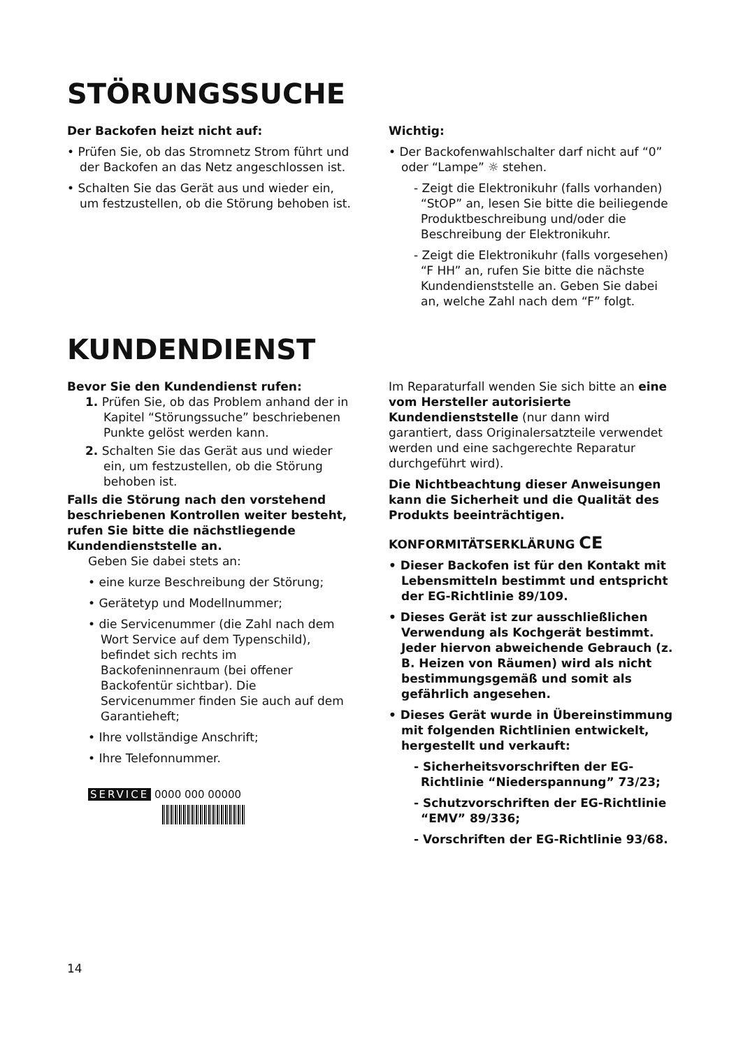STÖRUNGSSUCHE
Der Backofen heizt nicht auf:
• Prüfen Sie, ob das Stromnetz Strom führt und der Backofen an das Netz angeschlossen ist.
• Schalten Sie das Gerät aus und wieder ein, um festzustellen, ob die Störung behoben ist.
Wichtig:
• Der Backofenwahlschalter darf nicht auf “0” oder “Lampe” ☼ stehen.
- Zeigt die Elektronikuhr (falls vorhanden) “StOP” an, lesen Sie bitte die beiliegende Produktbeschreibung und/oder die Beschreibung der Elektronikuhr.
- Zeigt die Elektronikuhr (falls vorgesehen) “F HH” an, rufen Sie bitte die nächste Kundendienststelle an. Geben Sie dabei an, welche Zahl nach dem “F” folgt.
KUNDENDIENST
Bevor Sie den Kundendienst rufen:
1. Prüfen Sie, ob das Problem anhand der in Kapitel “Störungssuche” beschriebenen Punkte gelöst werden kann.
2. Schalten Sie das Gerät aus und wieder ein, um festzustellen, ob die Störung behoben ist.
Falls die Störung nach den vorstehend beschriebenen Kontrollen weiter besteht, rufen Sie bitte die nächstliegende Kundendienststelle an.
Geben Sie dabei stets an:
• eine kurze Beschreibung der Störung;
• Gerätetyp und Modellnummer;
• die Servicenummer (die Zahl nach dem Wort Service auf dem Typenschild), befindet sich rechts im Backofeninnenraum (bei offener Backofentür sichtbar). Die Servicenummer finden Sie auch auf dem Garantieheft;
• Ihre vollständige Anschrift;
• Ihre Telefonnummer.
SERVICE 0000 000 00000
Im Reparaturfall wenden Sie sich bitte an eine vom Hersteller autorisierte Kundendienststelle (nur dann wird garantiert, dass Originalersatzteile verwendet werden und eine sachgerechte Reparatur durchgeführt wird).
Die Nichtbeachtung dieser Anweisungen kann die Sicherheit und die Qualität des Produkts beeinträchtigen.
KONFORMITÄTSERKLÄRUNG CE
• Dieser Backofen ist für den Kontakt mit Lebensmitteln bestimmt und entspricht der EG-Richtlinie 89/109.
• Dieses Gerät ist zur ausschließlichen Verwendung als Kochgerät bestimmt. Jeder hiervon abweichende Gebrauch (z. B. Heizen von Räumen) wird als nicht bestimmungsgemäß und somit als gefährlich angesehen.
• Dieses Gerät wurde in Übereinstimmung mit folgenden Richtlinien entwickelt, hergestellt und verkauft:
- Sicherheitsvorschriften der EG-Richtlinie “Niederspannung” 73/23;
- Schutzvorschriften der EG-Richtlinie “EMV” 89/336;
- Vorschriften der EG-Richtlinie 93/68.
14